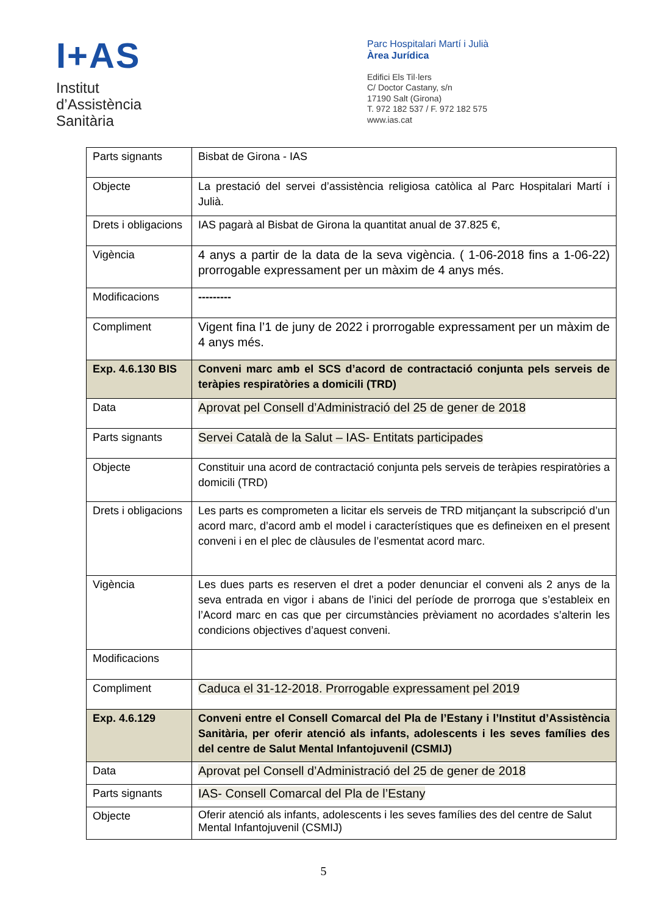I+AS
Institut
d’Assistència
Sanitària
Parc Hospitalari Martí i Julià
Àrea Jurídica
Edifici Els Til·lers
C/ Doctor Castany, s/n
17190 Salt (Girona)
T. 972 182 537 / F. 972 182 575
www.ias.cat
| Parts signants | Bisbat de Girona - IAS |
| Objecte | La prestació del servei d’assistència religiosa catòlica al Parc Hospitalari Martí i Julià. |
| Drets i obligacions | IAS pagarà al Bisbat de Girona la quantitat anual de 37.825 €, |
| Vigència | 4 anys a partir de la data de la seva vigència. ( 1-06-2018 fins a 1-06-22) prorrogable expressament per un màxim de 4 anys més. |
| Modificacions | --------- |
| Compliment | Vigent fina l’1 de juny de 2022 i prorrogable expressament per un màxim de 4 anys més. |
| Exp. 4.6.130 BIS | Conveni marc amb el SCS d’acord de contractació conjunta pels serveis de teràpies respiratòries a domicili (TRD) |
| Data | Aprovat pel Consell d’Administració del 25 de gener de 2018 |
| Parts signants | Servei Català de la Salut – IAS- Entitats participades |
| Objecte | Constituir una acord de contractació conjunta pels serveis de teràpies respiratòries a domicili (TRD) |
| Drets i obligacions | Les parts es comprometen a licitar els serveis de TRD mitjançant la subscripció d’un acord marc, d’acord amb el model i característiques que es defineixen en el present conveni i en el plec de clàusules de l’esmentat acord marc. |
| Vigència | Les dues parts es reserven el dret a poder denunciar el conveni als 2 anys de la seva entrada en vigor i abans de l’inici del període de prorroga que s’estableix en l’Acord marc en cas que per circumstàncies prèviament no acordades s’alterin les condicions objectives d’aquest conveni. |
| Modificacions | |
| Compliment | Caduca el 31-12-2018. Prorrogable expressament pel 2019 |
| Exp. 4.6.129 | Conveni entre el Consell Comarcal del Pla de l’Estany i l’Institut d’Assistència Sanitària, per oferir atenció als infants, adolescents i les seves famílies des del centre de Salut Mental Infantojuvenil (CSMIJ) |
| Data | Aprovat pel Consell d’Administració del 25 de gener de 2018 |
| Parts signants | IAS- Consell Comarcal del Pla de l’Estany |
| Objecte | Oferir atenció als infants, adolescents i les seves famílies des del centre de Salut Mental Infantojuvenil (CSMIJ) |
5